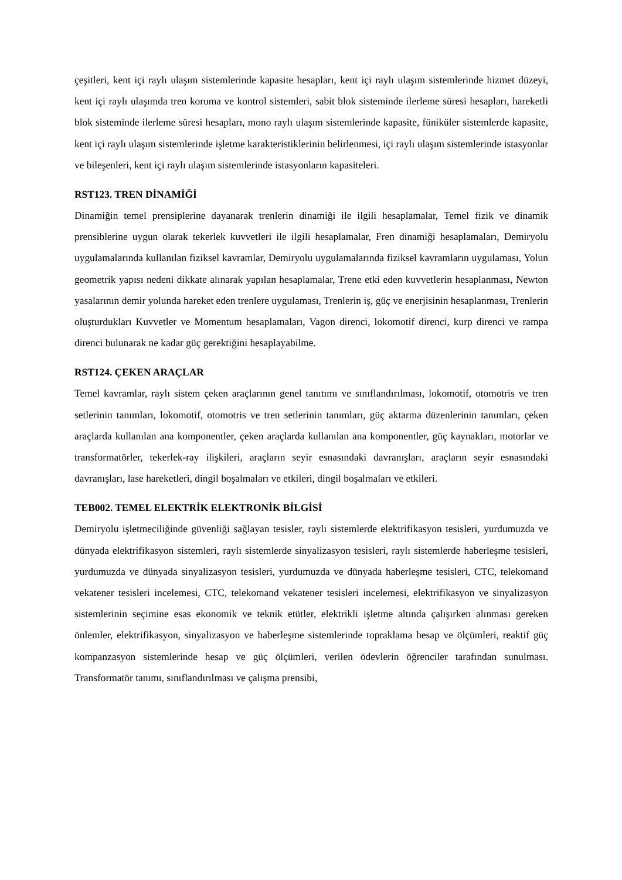çeşitleri, kent içi raylı ulaşım sistemlerinde kapasite hesapları, kent içi raylı ulaşım sistemlerinde hizmet düzeyi, kent içi raylı ulaşımda tren koruma ve kontrol sistemleri, sabit blok sisteminde ilerleme süresi hesapları, hareketli blok sisteminde ilerleme süresi hesapları, mono raylı ulaşım sistemlerinde kapasite, füniküler sistemlerde kapasite, kent içi raylı ulaşım sistemlerinde işletme karakteristiklerinin belirlenmesi, içi raylı ulaşım sistemlerinde istasyonlar ve bileşenleri, kent içi raylı ulaşım sistemlerinde istasyonların kapasiteleri.
RST123. TREN DİNAMİĞİ
Dinamiğin temel prensiplerine dayanarak trenlerin dinamiği ile ilgili hesaplamalar, Temel fizik ve dinamik prensiblerine uygun olarak tekerlek kuvvetleri ile ilgili hesaplamalar, Fren dinamiği hesaplamaları, Demiryolu uygulamalarında kullanılan fiziksel kavramlar, Demiryolu uygulamalarında fiziksel kavramların uygulaması, Yolun geometrik yapısı nedeni dikkate alınarak yapılan hesaplamalar, Trene etki eden kuvvetlerin hesaplanması, Newton yasalarının demir yolunda hareket eden trenlere uygulaması, Trenlerin iş, güç ve enerjisinin hesaplanması, Trenlerin oluşturdukları Kuvvetler ve Momentum hesaplamaları, Vagon direnci, lokomotif direnci, kurp direnci ve rampa direnci bulunarak ne kadar güç gerektiğini hesaplayabilme.
RST124. ÇEKEN ARAÇLAR
Temel kavramlar, raylı sistem çeken araçlarının genel tanıtımı ve sınıflandırılması, lokomotif, otomotris ve tren setlerinin tanımları, lokomotif, otomotris ve tren setlerinin tanımları, güç aktarma düzenlerinin tanımları, çeken araçlarda kullanılan ana komponentler, çeken araçlarda kullanılan ana komponentler, güç kaynakları, motorlar ve transformatörler, tekerlek-ray ilişkileri, araçların seyir esnasındaki davranışları, araçların seyir esnasındaki davranışları, lase hareketleri, dingil boşalmaları ve etkileri, dingil boşalmaları ve etkileri.
TEB002. TEMEL ELEKTRİK ELEKTRONİK BİLGİSİ
Demiryolu işletmeciliğinde güvenliği sağlayan tesisler, raylı sistemlerde elektrifikasyon tesisleri, yurdumuzda ve dünyada elektrifikasyon sistemleri, raylı sistemlerde sinyalizasyon tesisleri, raylı sistemlerde haberleşme tesisleri, yurdumuzda ve dünyada sinyalizasyon tesisleri, yurdumuzda ve dünyada haberleşme tesisleri, CTC, telekomand vekatener tesisleri incelemesi, CTC, telekomand vekatener tesisleri incelemesi, elektrifikasyon ve sinyalizasyon sistemlerinin seçimine esas ekonomik ve teknik etütler, elektrikli işletme altında çalışırken alınması gereken önlemler, elektrifikasyon, sinyalizasyon ve haberleşme sistemlerinde topraklama hesap ve ölçümleri, reaktif güç kompanzasyon sistemlerinde hesap ve güç ölçümleri, verilen ödevlerin öğrenciler tarafından sunulması. Transformatör tanımı, sınıflandırılması ve çalışma prensibi,